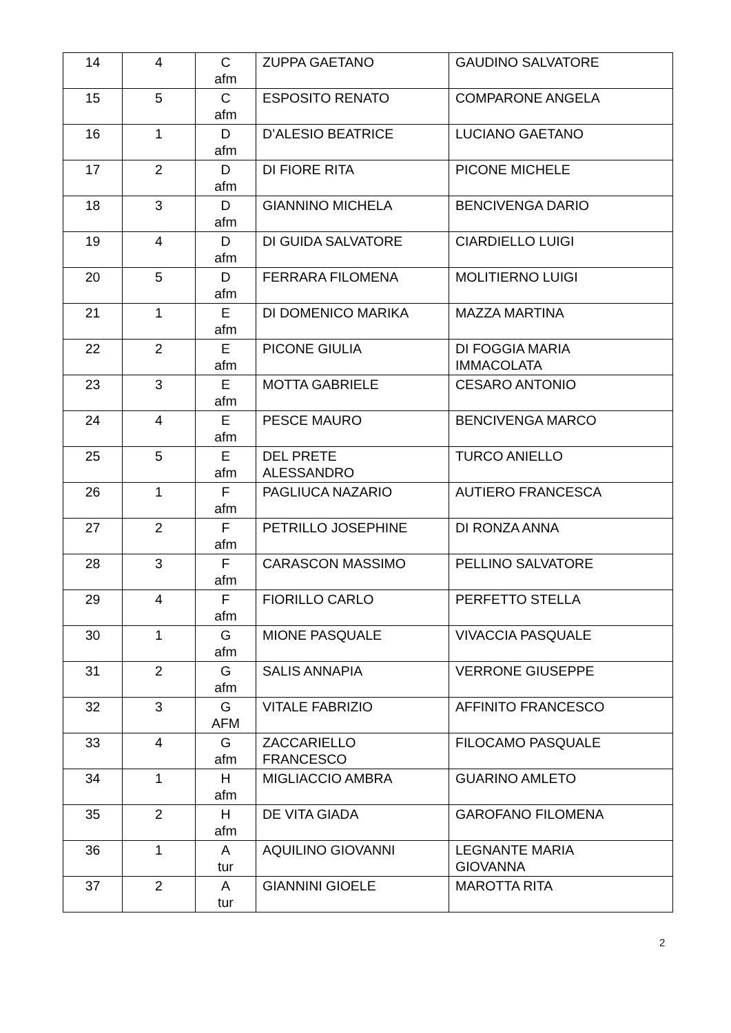| 14 | 4 | C afm | ZUPPA GAETANO | GAUDINO SALVATORE |
| 15 | 5 | C afm | ESPOSITO RENATO | COMPARONE ANGELA |
| 16 | 1 | D afm | D’ALESIO BEATRICE | LUCIANO GAETANO |
| 17 | 2 | D afm | DI FIORE RITA | PICONE MICHELE |
| 18 | 3 | D afm | GIANNINO MICHELA | BENCIVENGA DARIO |
| 19 | 4 | D afm | DI GUIDA SALVATORE | CIARDIELLO LUIGI |
| 20 | 5 | D afm | FERRARA FILOMENA | MOLITIERNO LUIGI |
| 21 | 1 | E afm | DI DOMENICO MARIKA | MAZZA MARTINA |
| 22 | 2 | E afm | PICONE GIULIA | DI FOGGIA MARIA IMMACOLATA |
| 23 | 3 | E afm | MOTTA GABRIELE | CESARO ANTONIO |
| 24 | 4 | E afm | PESCE MAURO | BENCIVENGA MARCO |
| 25 | 5 | E afm | DEL PRETE ALESSANDRO | TURCO ANIELLO |
| 26 | 1 | F afm | PAGLIUCA NAZARIO | AUTIERO FRANCESCA |
| 27 | 2 | F afm | PETRILLO JOSEPHINE | DI RONZA ANNA |
| 28 | 3 | F afm | CARASCON MASSIMO | PELLINO SALVATORE |
| 29 | 4 | F afm | FIORILLO CARLO | PERFETTO STELLA |
| 30 | 1 | G afm | MIONE PASQUALE | VIVACCIA PASQUALE |
| 31 | 2 | G afm | SALIS ANNAPIA | VERRONE GIUSEPPE |
| 32 | 3 | G AFM | VITALE FABRIZIO | AFFINITO FRANCESCO |
| 33 | 4 | G afm | ZACCARIELLO FRANCESCO | FILOCAMO PASQUALE |
| 34 | 1 | H afm | MIGLIACCIO AMBRA | GUARINO AMLETO |
| 35 | 2 | H afm | DE VITA GIADA | GAROFANO FILOMENA |
| 36 | 1 | A tur | AQUILINO GIOVANNI | LEGNANTE MARIA GIOVANNA |
| 37 | 2 | A tur | GIANNINI GIOELE | MAROTTA RITA |
2